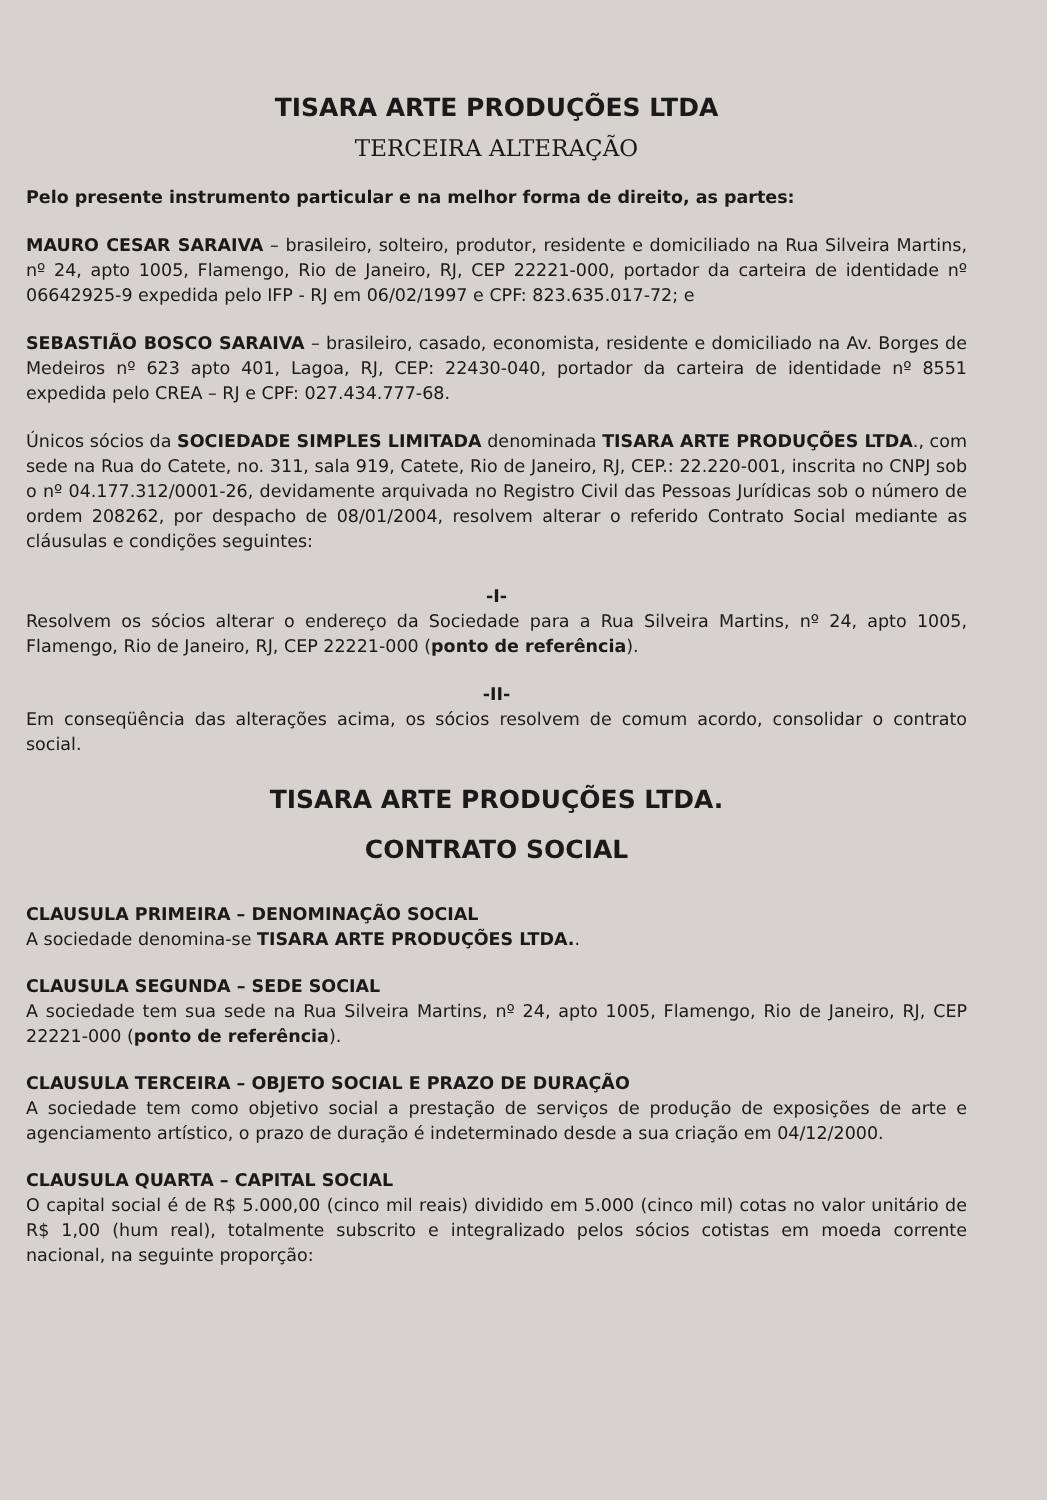TISARA ARTE PRODUÇÕES LTDA
TERCEIRA ALTERAÇÃO
Pelo presente instrumento particular e na melhor forma de direito, as partes:
MAURO CESAR SARAIVA – brasileiro, solteiro, produtor, residente e domiciliado na Rua Silveira Martins, nº 24, apto 1005, Flamengo, Rio de Janeiro, RJ, CEP 22221-000, portador da carteira de identidade nº 06642925-9 expedida pelo IFP - RJ em 06/02/1997 e CPF: 823.635.017-72; e
SEBASTIÃO BOSCO SARAIVA – brasileiro, casado, economista, residente e domiciliado na Av. Borges de Medeiros nº 623 apto 401, Lagoa, RJ, CEP: 22430-040, portador da carteira de identidade nº 8551 expedida pelo CREA – RJ e CPF: 027.434.777-68.
Únicos sócios da SOCIEDADE SIMPLES LIMITADA denominada TISARA ARTE PRODUÇÕES LTDA., com sede na Rua do Catete, no. 311, sala 919, Catete, Rio de Janeiro, RJ, CEP.: 22.220-001, inscrita no CNPJ sob o nº 04.177.312/0001-26, devidamente arquivada no Registro Civil das Pessoas Jurídicas sob o número de ordem 208262, por despacho de 08/01/2004, resolvem alterar o referido Contrato Social mediante as cláusulas e condições seguintes:
-I-
Resolvem os sócios alterar o endereço da Sociedade para a Rua Silveira Martins, nº 24, apto 1005, Flamengo, Rio de Janeiro, RJ, CEP 22221-000 (ponto de referência).
-II-
Em conseqüência das alterações acima, os sócios resolvem de comum acordo, consolidar o contrato social.
TISARA ARTE PRODUÇÕES LTDA.
CONTRATO SOCIAL
CLAUSULA PRIMEIRA – DENOMINAÇÃO SOCIAL
A sociedade denomina-se TISARA ARTE PRODUÇÕES LTDA..
CLAUSULA SEGUNDA – SEDE SOCIAL
A sociedade tem sua sede na Rua Silveira Martins, nº 24, apto 1005, Flamengo, Rio de Janeiro, RJ, CEP 22221-000 (ponto de referência).
CLAUSULA TERCEIRA – OBJETO SOCIAL E PRAZO DE DURAÇÃO
A sociedade tem como objetivo social a prestação de serviços de produção de exposições de arte e agenciamento artístico, o prazo de duração é indeterminado desde a sua criação em 04/12/2000.
CLAUSULA QUARTA – CAPITAL SOCIAL
O capital social é de R$ 5.000,00 (cinco mil reais) dividido em 5.000 (cinco mil) cotas no valor unitário de R$ 1,00 (hum real), totalmente subscrito e integralizado pelos sócios cotistas em moeda corrente nacional, na seguinte proporção: